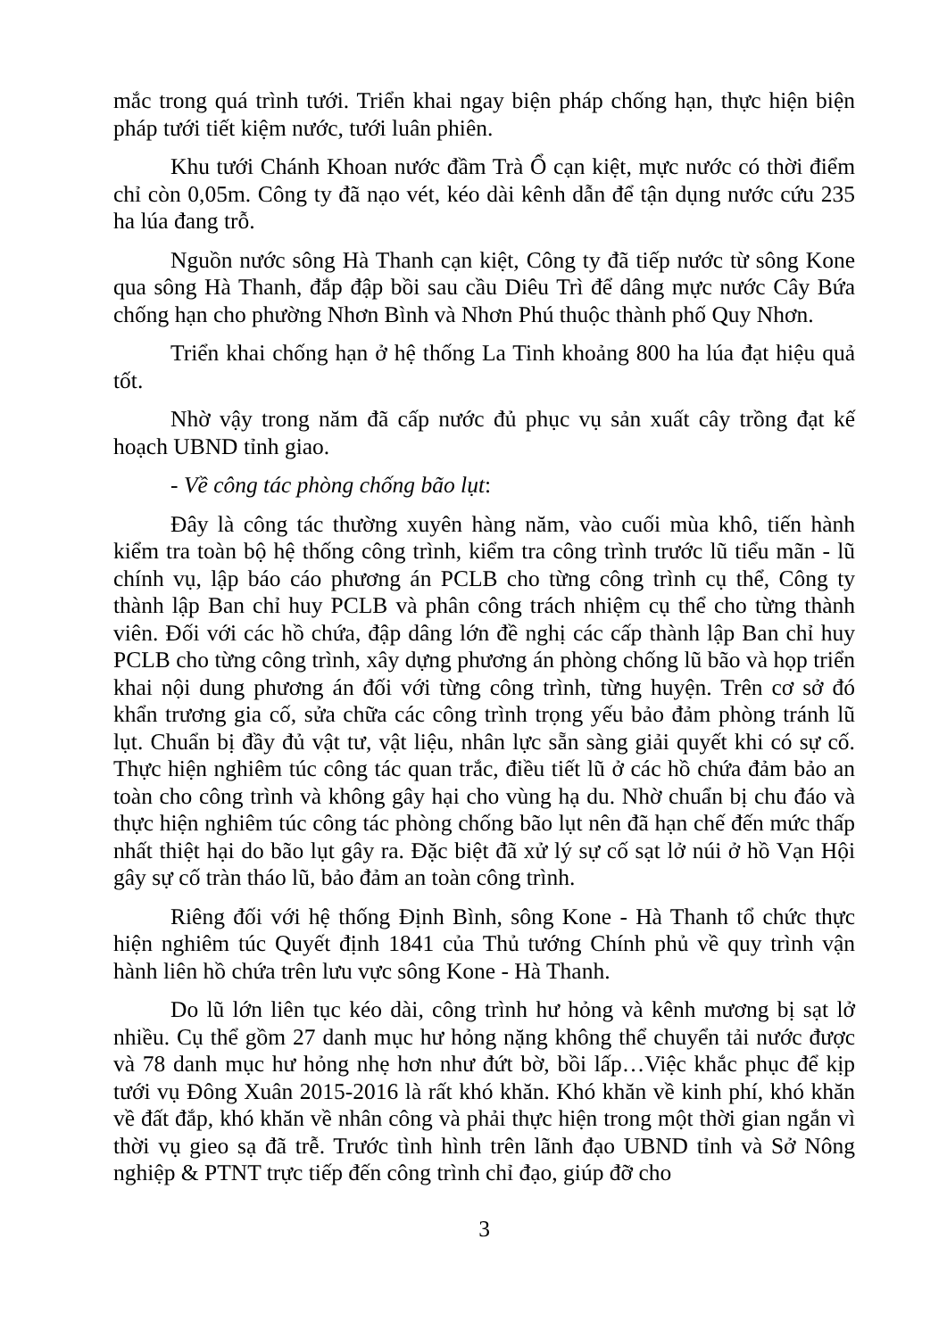mắc trong quá trình tưới. Triển khai ngay biện pháp chống hạn, thực hiện biện pháp tưới tiết kiệm nước, tưới luân phiên.
Khu tưới Chánh Khoan nước đầm Trà Ổ cạn kiệt, mực nước có thời điểm chỉ còn 0,05m. Công ty đã nạo vét, kéo dài kênh dẫn để tận dụng nước cứu 235 ha lúa đang trỗ.
Nguồn nước sông Hà Thanh cạn kiệt, Công ty đã tiếp nước từ sông Kone qua sông Hà Thanh, đắp đập bồi sau cầu Diêu Trì để dâng mực nước Cây Bứa chống hạn cho phường Nhơn Bình và Nhơn Phú thuộc thành phố Quy Nhơn.
Triển khai chống hạn ở hệ thống La Tinh khoảng 800 ha lúa đạt hiệu quả tốt.
Nhờ vậy trong năm đã cấp nước đủ phục vụ sản xuất cây trồng đạt kế hoạch UBND tỉnh giao.
- Về công tác phòng chống bão lụt:
Đây là công tác thường xuyên hàng năm, vào cuối mùa khô, tiến hành kiểm tra toàn bộ hệ thống công trình, kiểm tra công trình trước lũ tiểu mãn - lũ chính vụ, lập báo cáo phương án PCLB cho từng công trình cụ thể, Công ty thành lập Ban chỉ huy PCLB và phân công trách nhiệm cụ thể cho từng thành viên. Đối với các hồ chứa, đập dâng lớn đề nghị các cấp thành lập Ban chỉ huy PCLB cho từng công trình, xây dựng phương án phòng chống lũ bão và họp triển khai nội dung phương án đối với từng công trình, từng huyện. Trên cơ sở đó khẩn trương gia cố, sửa chữa các công trình trọng yếu bảo đảm phòng tránh lũ lụt. Chuẩn bị đầy đủ vật tư, vật liệu, nhân lực sẵn sàng giải quyết khi có sự cố. Thực hiện nghiêm túc công tác quan trắc, điều tiết lũ ở các hồ chứa đảm bảo an toàn cho công trình và không gây hại cho vùng hạ du. Nhờ chuẩn bị chu đáo và thực hiện nghiêm túc công tác phòng chống bão lụt nên đã hạn chế đến mức thấp nhất thiệt hại do bão lụt gây ra. Đặc biệt đã xử lý sự cố sạt lở núi ở hồ Vạn Hội gây sự cố tràn tháo lũ, bảo đảm an toàn công trình.
Riêng đối với hệ thống Định Bình, sông Kone - Hà Thanh tổ chức thực hiện nghiêm túc Quyết định 1841 của Thủ tướng Chính phủ về quy trình vận hành liên hồ chứa trên lưu vực sông Kone - Hà Thanh.
Do lũ lớn liên tục kéo dài, công trình hư hỏng và kênh mương bị sạt lở nhiều. Cụ thể gồm 27 danh mục hư hỏng nặng không thể chuyển tải nước được và 78 danh mục hư hỏng nhẹ hơn như đứt bờ, bồi lấp…Việc khắc phục để kịp tưới vụ Đông Xuân 2015-2016 là rất khó khăn. Khó khăn về kinh phí, khó khăn về đất đắp, khó khăn về nhân công và phải thực hiện trong một thời gian ngắn vì thời vụ gieo sạ đã trễ. Trước tình hình trên lãnh đạo UBND tỉnh và Sở Nông nghiệp & PTNT trực tiếp đến công trình chỉ đạo, giúp đỡ cho
3